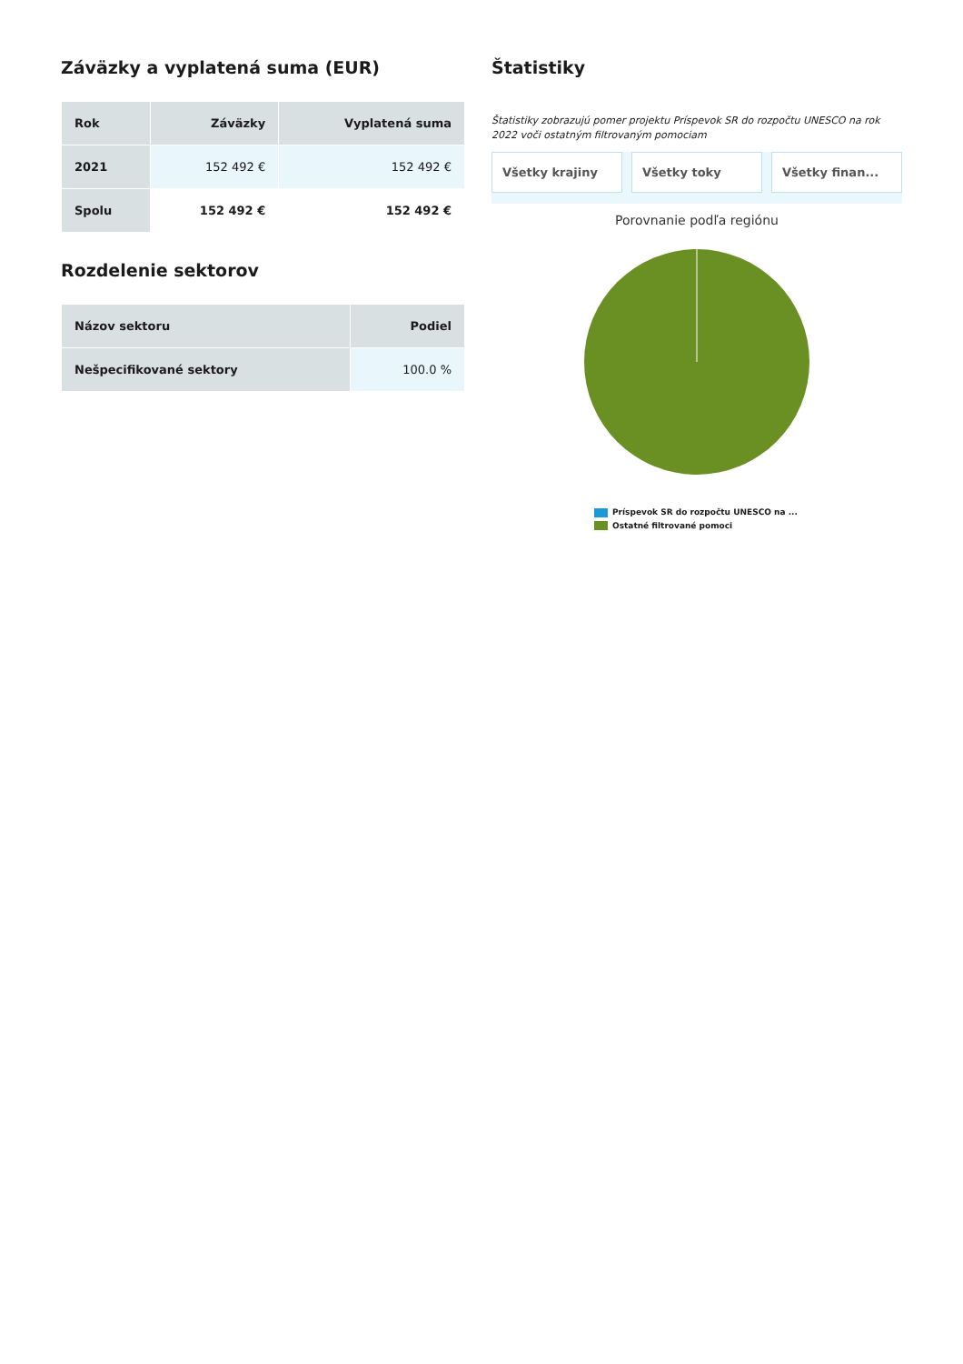Záväzky a vyplatená suma (EUR)
| Rok | Záväzky | Vyplatená suma |
| --- | --- | --- |
| 2021 | 152 492 € | 152 492 € |
| Spolu | 152 492 € | 152 492 € |
Rozdelenie sektorov
| Názov sektoru | Podiel |
| --- | --- |
| Nešpecifikované sektory | 100.0 % |
Štatistiky
Štatistiky zobrazujú pomer projektu Príspevok SR do rozpočtu UNESCO na rok 2022 voči ostatným filtrovaným pomociam
Všetky krajiny Všetky toky Všetky finan...
Porovnanie podľa regiónu
Príspevok SR do rozpočtu UNESCO na ...
Ostatné filtrované pomoci